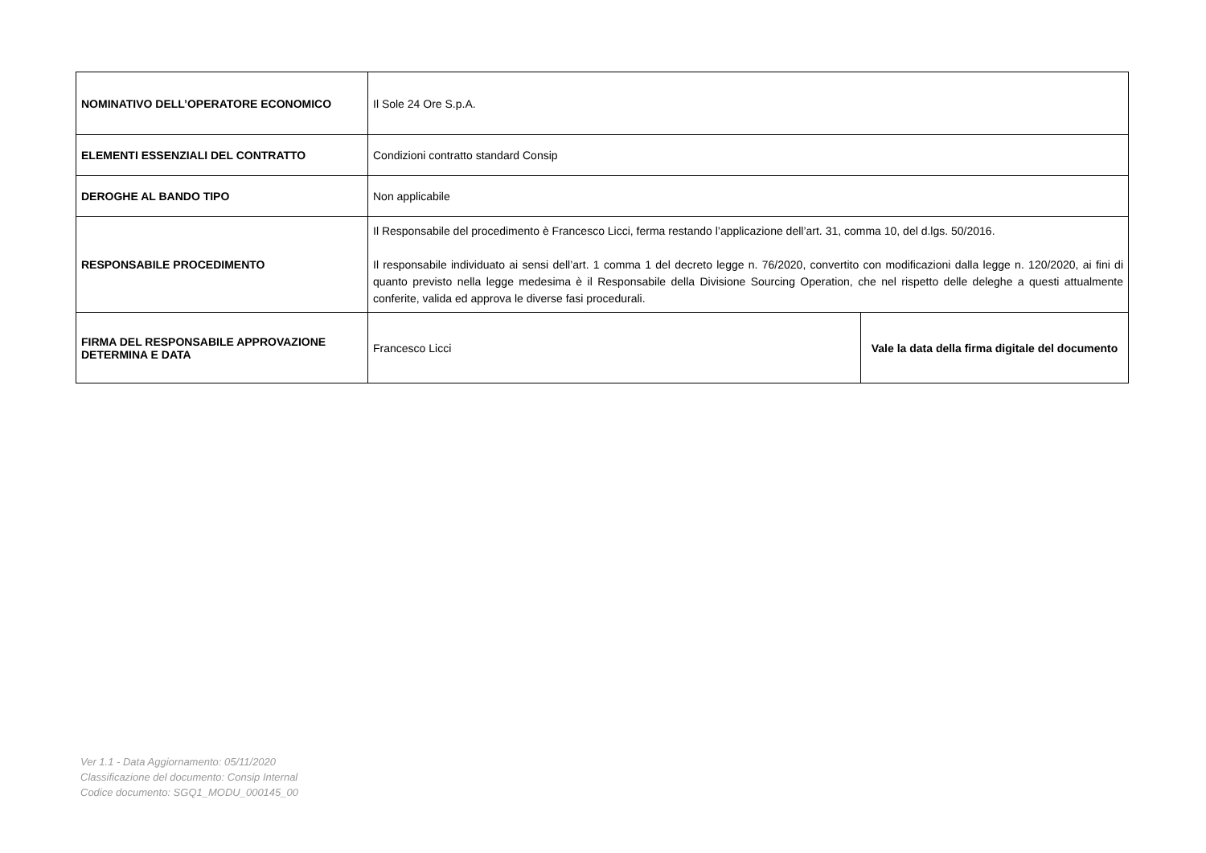| NOMINATIVO DELL’OPERATORE ECONOMICO | Il Sole 24 Ore S.p.A. | |
| ELEMENTI ESSENZIALI DEL CONTRATTO | Condizioni contratto standard Consip | |
| DEROGHE AL BANDO TIPO | Non applicabile | |
| RESPONSABILE PROCEDIMENTO | Il Responsabile del procedimento è Francesco Licci, ferma restando l’applicazione dell’art. 31, comma 10, del d.lgs. 50/2016. Il responsabile individuato ai sensi dell’art. 1 comma 1 del decreto legge n. 76/2020, convertito con modificazioni dalla legge n. 120/2020, ai fini di quanto previsto nella legge medesima è il Responsabile della Divisione Sourcing Operation, che nel rispetto delle deleghe a questi attualmente conferite, valida ed approva le diverse fasi procedurali. | |
| FIRMA DEL RESPONSABILE APPROVAZIONE DETERMINA E DATA | Francesco Licci | Vale la data della firma digitale del documento |
Ver 1.1 - Data Aggiornamento: 05/11/2020
Classificazione del documento: Consip Internal
Codice documento: SGQ1_MODU_000145_00